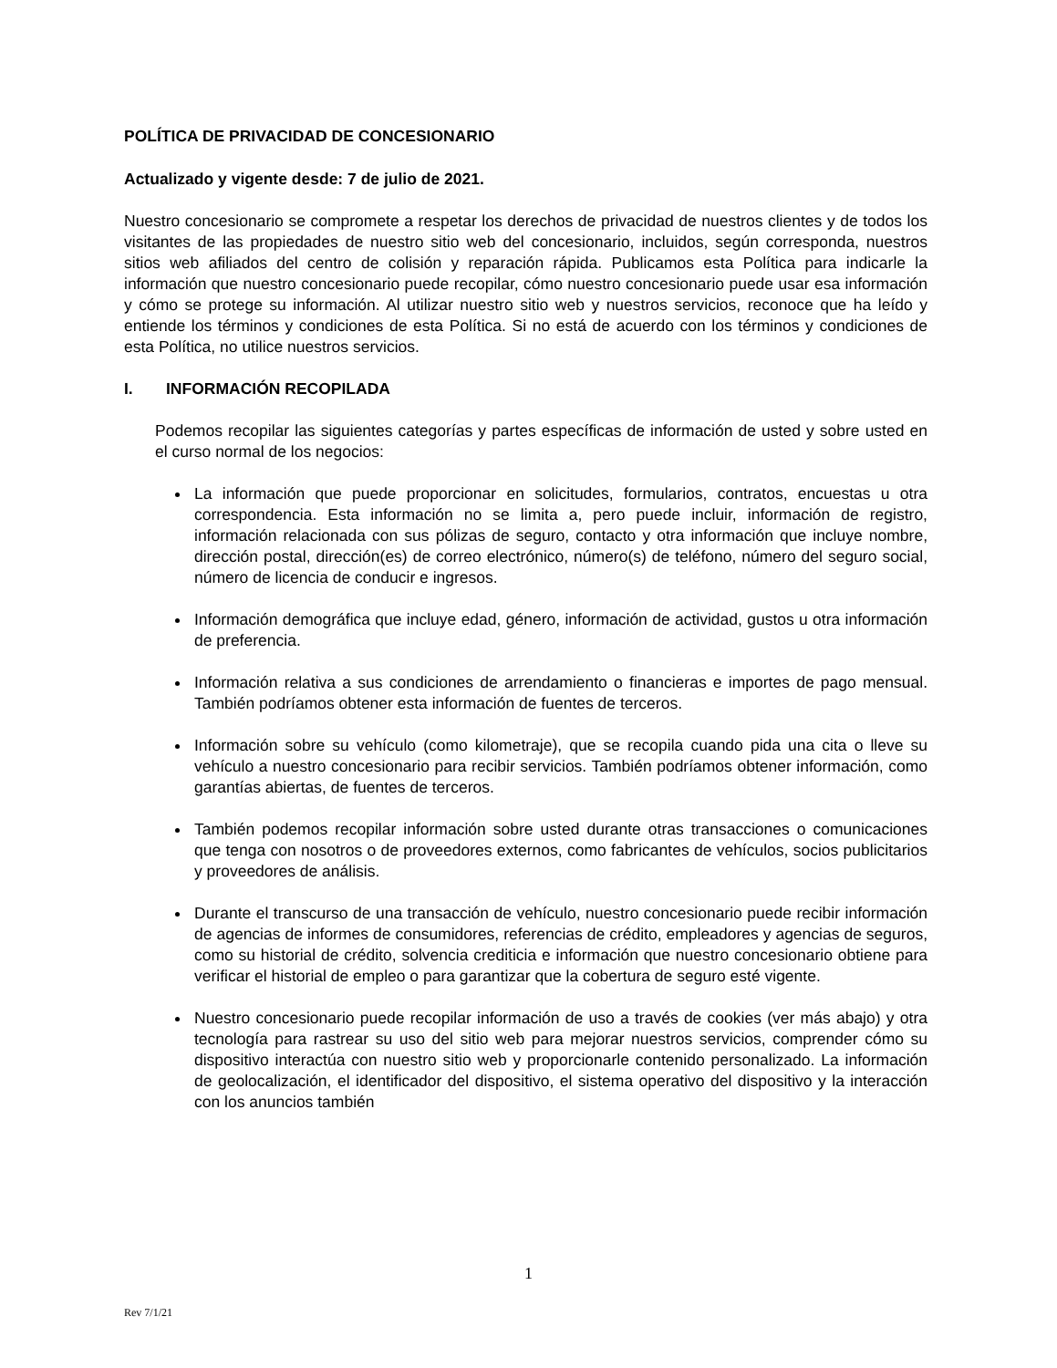POLÍTICA DE PRIVACIDAD DE CONCESIONARIO
Actualizado y vigente desde: 7 de julio de 2021.
Nuestro concesionario se compromete a respetar los derechos de privacidad de nuestros clientes y de todos los visitantes de las propiedades de nuestro sitio web del concesionario, incluidos, según corresponda, nuestros sitios web afiliados del centro de colisión y reparación rápida. Publicamos esta Política para indicarle la información que nuestro concesionario puede recopilar, cómo nuestro concesionario puede usar esa información y cómo se protege su información. Al utilizar nuestro sitio web y nuestros servicios, reconoce que ha leído y entiende los términos y condiciones de esta Política. Si no está de acuerdo con los términos y condiciones de esta Política, no utilice nuestros servicios.
I. INFORMACIÓN RECOPILADA
Podemos recopilar las siguientes categorías y partes específicas de información de usted y sobre usted en el curso normal de los negocios:
La información que puede proporcionar en solicitudes, formularios, contratos, encuestas u otra correspondencia. Esta información no se limita a, pero puede incluir, información de registro, información relacionada con sus pólizas de seguro, contacto y otra información que incluye nombre, dirección postal, dirección(es) de correo electrónico, número(s) de teléfono, número del seguro social, número de licencia de conducir e ingresos.
Información demográfica que incluye edad, género, información de actividad, gustos u otra información de preferencia.
Información relativa a sus condiciones de arrendamiento o financieras e importes de pago mensual. También podríamos obtener esta información de fuentes de terceros.
Información sobre su vehículo (como kilometraje), que se recopila cuando pida una cita o lleve su vehículo a nuestro concesionario para recibir servicios. También podríamos obtener información, como garantías abiertas, de fuentes de terceros.
También podemos recopilar información sobre usted durante otras transacciones o comunicaciones que tenga con nosotros o de proveedores externos, como fabricantes de vehículos, socios publicitarios y proveedores de análisis.
Durante el transcurso de una transacción de vehículo, nuestro concesionario puede recibir información de agencias de informes de consumidores, referencias de crédito, empleadores y agencias de seguros, como su historial de crédito, solvencia crediticia e información que nuestro concesionario obtiene para verificar el historial de empleo o para garantizar que la cobertura de seguro esté vigente.
Nuestro concesionario puede recopilar información de uso a través de cookies (ver más abajo) y otra tecnología para rastrear su uso del sitio web para mejorar nuestros servicios, comprender cómo su dispositivo interactúa con nuestro sitio web y proporcionarle contenido personalizado. La información de geolocalización, el identificador del dispositivo, el sistema operativo del dispositivo y la interacción con los anuncios también
1
Rev 7/1/21